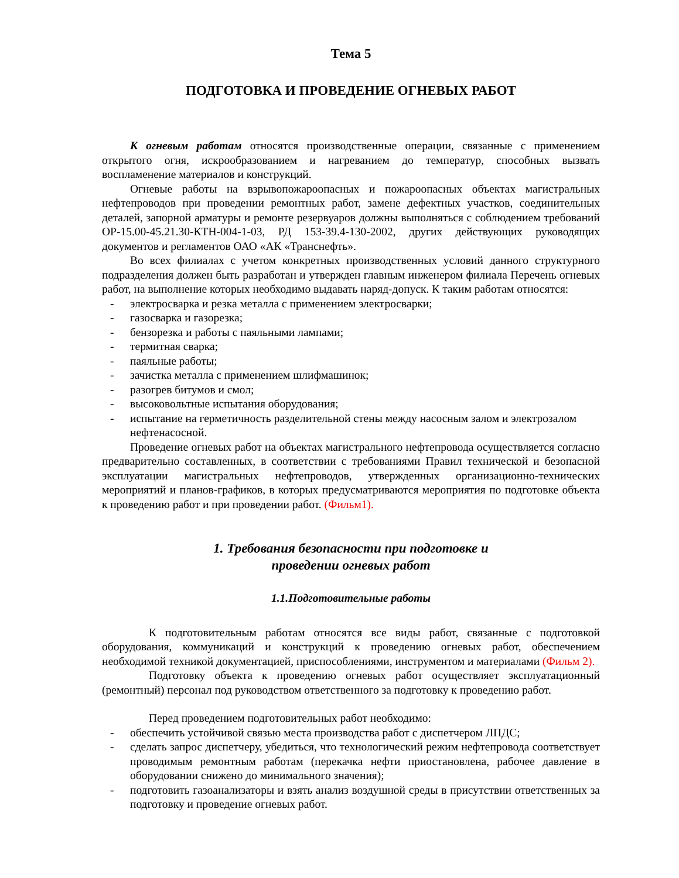Тема 5
ПОДГОТОВКА И ПРОВЕДЕНИЕ ОГНЕВЫХ РАБОТ
К огневым работам относятся производственные операции, связанные с применением открытого огня, искрообразованием и нагреванием до температур, способных вызвать воспламенение материалов и конструкций.
Огневые работы на взрывопожароопасных и пожароопасных объектах магистральных нефтепроводов при проведении ремонтных работ, замене дефектных участков, соединительных деталей, запорной арматуры и ремонте резервуаров должны выполняться с соблюдением требований ОР-15.00-45.21.30-КТН-004-1-03, РД 153-39.4-130-2002, других действующих руководящих документов и регламентов ОАО «АК «Транснефть».
Во всех филиалах с учетом конкретных производственных условий данного структурного подразделения должен быть разработан и утвержден главным инженером филиала Перечень огневых работ, на выполнение которых необходимо выдавать наряд-допуск. К таким работам относятся:
- электросварка и резка металла с применением электросварки;
- газосварка и газорезка;
- бензорезка и работы с паяльными лампами;
- термитная сварка;
- паяльные работы;
- зачистка металла с применением шлифмашинок;
- разогрев битумов и смол;
- высоковольтные испытания оборудования;
- испытание на герметичность разделительной стены между насосным залом и электрозалом нефтенасосной.
Проведение огневых работ на объектах магистрального нефтепровода осуществляется согласно предварительно составленных, в соответствии с требованиями Правил технической и безопасной эксплуатации магистральных нефтепроводов, утвержденных организационно-технических мероприятий и планов-графиков, в которых предусматриваются мероприятия по подготовке объекта к проведению работ и при проведении работ. (Фильм1).
1. Требования безопасности при подготовке и
проведении огневых работ
1.1.Подготовительные работы
К подготовительным работам относятся все виды работ, связанные с подготовкой оборудования, коммуникаций и конструкций к проведению огневых работ, обеспечением необходимой техникой документацией, приспособлениями, инструментом и материалами (Фильм 2).
Подготовку объекта к проведению огневых работ осуществляет эксплуатационный (ремонтный) персонал под руководством ответственного за подготовку к проведению работ.
Перед проведением подготовительных работ необходимо:
- обеспечить устойчивой связью места производства работ с диспетчером ЛПДС;
- сделать запрос диспетчеру, убедиться, что технологический режим нефтепровода соответствует проводимым ремонтным работам (перекачка нефти приостановлена, рабочее давление в оборудовании снижено до минимального значения);
- подготовить газоанализаторы и взять анализ воздушной среды в присутствии ответственных за подготовку и проведение огневых работ.